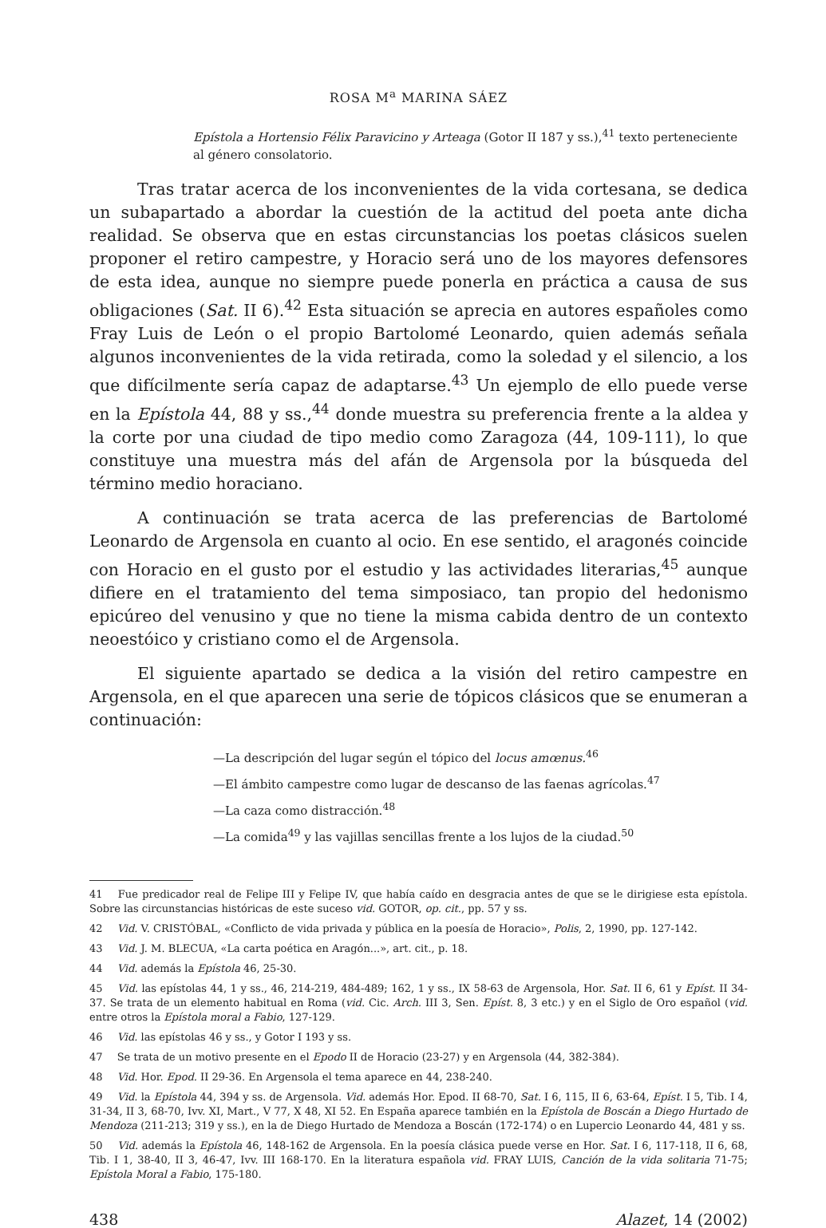ROSA M<sup>a</sup> MARINA SÁEZ
Epístola a Hortensio Félix Paravicino y Arteaga (Gotor II 187 y ss.),<sup>41</sup> texto perteneciente al género consolatorio.
Tras tratar acerca de los inconvenientes de la vida cortesana, se dedica un subapartado a abordar la cuestión de la actitud del poeta ante dicha realidad. Se observa que en estas circunstancias los poetas clásicos suelen proponer el retiro campestre, y Horacio será uno de los mayores defensores de esta idea, aunque no siempre puede ponerla en práctica a causa de sus obligaciones (Sat. II 6).<sup>42</sup> Esta situación se aprecia en autores españoles como Fray Luis de León o el propio Bartolomé Leonardo, quien además señala algunos inconvenientes de la vida retirada, como la soledad y el silencio, a los que difícilmente sería capaz de adaptarse.<sup>43</sup> Un ejemplo de ello puede verse en la Epístola 44, 88 y ss.,<sup>44</sup> donde muestra su preferencia frente a la aldea y la corte por una ciudad de tipo medio como Zaragoza (44, 109-111), lo que constituye una muestra más del afán de Argensola por la búsqueda del término medio horaciano.
A continuación se trata acerca de las preferencias de Bartolomé Leonardo de Argensola en cuanto al ocio. En ese sentido, el aragonés coincide con Horacio en el gusto por el estudio y las actividades literarias,<sup>45</sup> aunque difiere en el tratamiento del tema simposiaco, tan propio del hedonismo epicúreo del venusino y que no tiene la misma cabida dentro de un contexto neoestóico y cristiano como el de Argensola.
El siguiente apartado se dedica a la visión del retiro campestre en Argensola, en el que aparecen una serie de tópicos clásicos que se enumeran a continuación:
—La descripción del lugar según el tópico del locus amœnus.<sup>46</sup>
—El ámbito campestre como lugar de descanso de las faenas agrícolas.<sup>47</sup>
—La caza como distracción.<sup>48</sup>
—La comida<sup>49</sup> y las vajillas sencillas frente a los lujos de la ciudad.<sup>50</sup>
<sup>41</sup> Fue predicador real de Felipe III y Felipe IV, que había caído en desgracia antes de que se le dirigiese esta epístola. Sobre las circunstancias históricas de este suceso vid. GOTOR, op. cit., pp. 57 y ss.
<sup>42</sup> Vid. V. CRISTÓBAL, «Conflicto de vida privada y pública en la poesía de Horacio», Polis, 2, 1990, pp. 127-142.
<sup>43</sup> Vid. J. M. BLECUA, «La carta poética en Aragón...», art. cit., p. 18.
<sup>44</sup> Vid. además la Epístola 46, 25-30.
<sup>45</sup> Vid. las epístolas 44, 1 y ss., 46, 214-219, 484-489; 162, 1 y ss., IX 58-63 de Argensola, Hor. Sat. II 6, 61 y Epíst. II 34-37. Se trata de un elemento habitual en Roma (vid. Cic. Arch. III 3, Sen. Epíst. 8, 3 etc.) y en el Siglo de Oro español (vid. entre otros la Epístola moral a Fabio, 127-129.
<sup>46</sup> Vid. las epístolas 46 y ss., y Gotor I 193 y ss.
<sup>47</sup> Se trata de un motivo presente en el Epodo II de Horacio (23-27) y en Argensola (44, 382-384).
<sup>48</sup> Vid. Hor. Epod. II 29-36. En Argensola el tema aparece en 44, 238-240.
<sup>49</sup> Vid. la Epístola 44, 394 y ss. de Argensola. Vid. además Hor. Epod. II 68-70, Sat. I 6, 115, II 6, 63-64, Epíst. I 5, Tib. I 4, 31-34, II 3, 68-70, Ivv. XI, Mart., V 77, X 48, XI 52. En España aparece también en la Epístola de Boscán a Diego Hurtado de Mendoza (211-213; 319 y ss.), en la de Diego Hurtado de Mendoza a Boscán (172-174) o en Lupercio Leonardo 44, 481 y ss.
<sup>50</sup> Vid. además la Epístola 46, 148-162 de Argensola. En la poesía clásica puede verse en Hor. Sat. I 6, 117-118, II 6, 68, Tib. I 1, 38-40, II 3, 46-47, Ivv. III 168-170. En la literatura española vid. FRAY LUIS, Canción de la vida solitaria 71-75; Epístola Moral a Fabio, 175-180.
438 Alazet, 14 (2002)